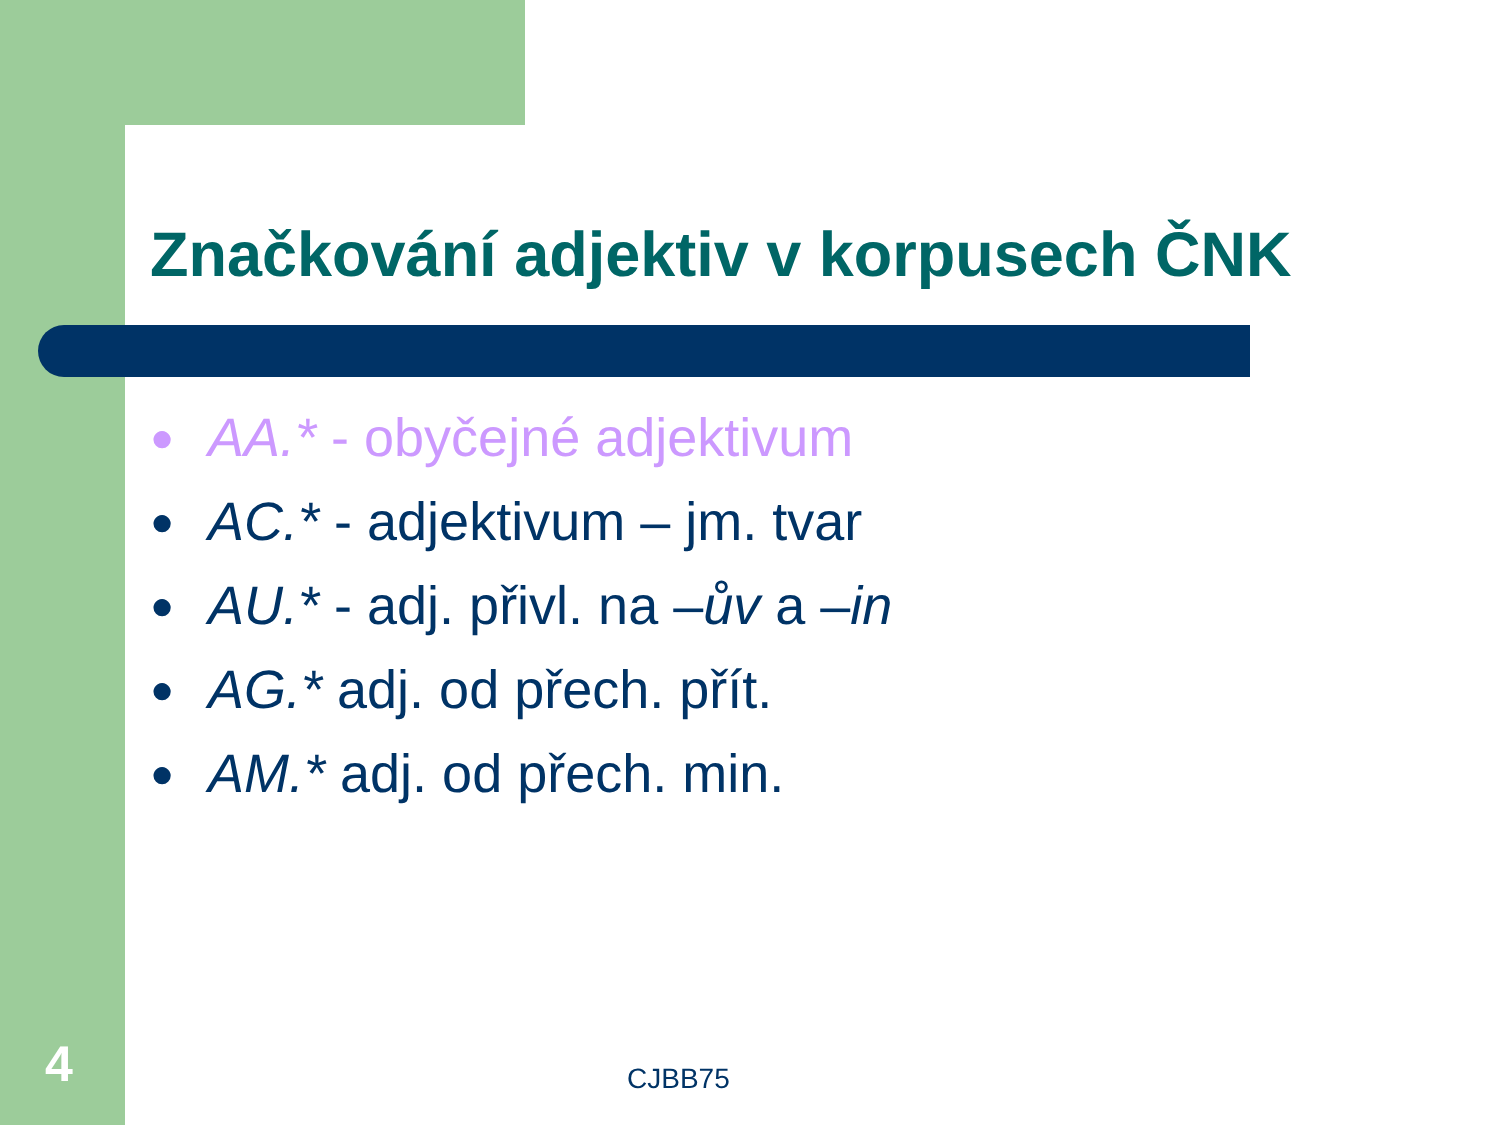Značkování adjektiv v korpusech ČNK
● AA.* - obyčejné adjektivum
● AC.* - adjektivum – jm. tvar
● AU.* - adj. přivl. na –ův a –in
● AG.* adj. od přech. přít.
● AM.* adj. od přech. min.
4 CJBB75